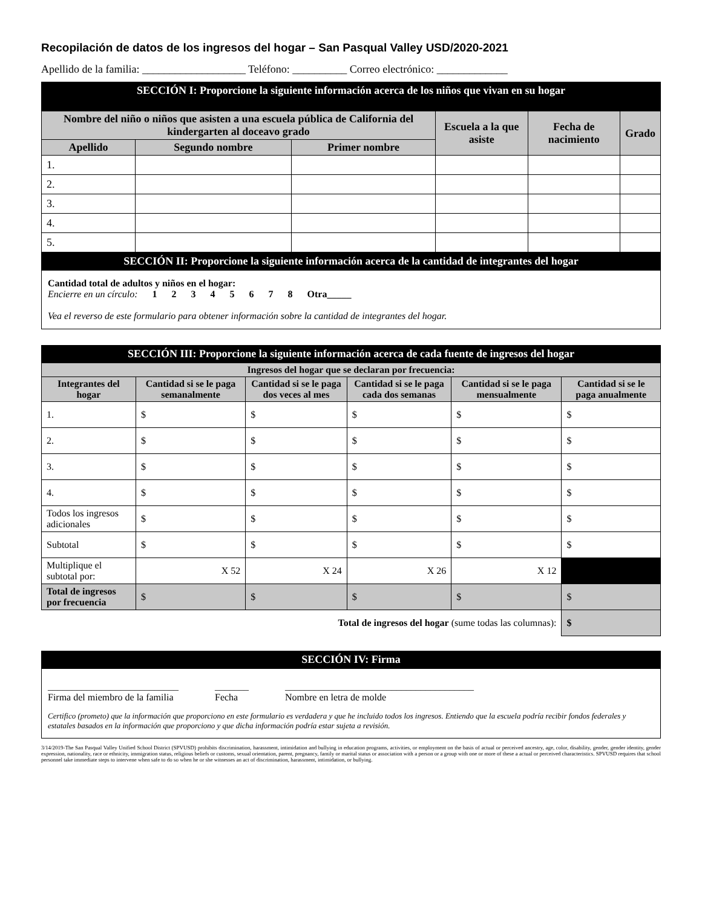Recopilación de datos de los ingresos del hogar – San Pasqual Valley USD/2020-2021
Apellido de la familia: ___________________ Teléfono: __________ Correo electrónico: _____________
SECCIÓN I: Proporcione la siguiente información acerca de los niños que vivan en su hogar
| Nombre del niño o niños que asisten a una escuela pública de California del kindergarten al doceavo grado | | | Escuela a la que asiste | Fecha de nacimiento | Grado |
| --- | --- | --- | --- | --- | --- |
| Apellido | Segundo nombre | Primer nombre | | | |
| 1. | | | | | |
| 2. | | | | | |
| 3. | | | | | |
| 4. | | | | | |
| 5. | | | | | |
SECCIÓN II: Proporcione la siguiente información acerca de la cantidad de integrantes del hogar
Cantidad total de adultos y niños en el hogar:
Encierre en un círculo: 1 2 3 4 5 6 7 8 Otra_____
Vea el reverso de este formulario para obtener información sobre la cantidad de integrantes del hogar.
SECCIÓN III: Proporcione la siguiente información acerca de cada fuente de ingresos del hogar
| Ingresos del hogar que se declaran por frecuencia: | | | | | |
| --- | --- | --- | --- | --- | --- |
| Integrantes del hogar | Cantidad si se le paga semanalmente | Cantidad si se le paga dos veces al mes | Cantidad si se le paga cada dos semanas | Cantidad si se le paga mensualmente | Cantidad si se le paga anualmente |
| 1. | $ | $ | $ | $ | $ |
| 2. | $ | $ | $ | $ | $ |
| 3. | $ | $ | $ | $ | $ |
| 4. | $ | $ | $ | $ | $ |
| Todos los ingresos adicionales | $ | $ | $ | $ | $ |
| Subtotal | $ | $ | $ | $ | $ |
| Multiplique el subtotal por: | X 52 | X 24 | X 26 | X 12 | |
| Total de ingresos por frecuencia | $ | $ | $ | $ | $ |
| Total de ingresos del hogar (sume todas las columnas): | | | | | $ |
SECCIÓN IV: Firma
___________________________
Firma del miembro de la familia _______
Fecha _______________________________________
Nombre en letra de molde
Certifico (prometo) que la información que proporciono en este formulario es verdadera y que he incluido todos los ingresos. Entiendo que la escuela podría recibir fondos federales y estatales basados en la información que proporciono y que dicha información podría estar sujeta a revisión.
3/14/2019-The San Pasqual Valley Unified School District (SPVUSD) prohibits discrimination, harassment, intimidation and bullying in education programs, activities, or employment on the basis of actual or perceived ancestry, age, color, disability, gender, gender identity, gender expression, nationality, race or ethnicity, immigration status, religious beliefs or customs, sexual orientation, parent, pregnancy, family or marital status or association with a person or a group with one or more of these a actual or perceived characteristics. SPVUSD requires that school personnel take immediate steps to intervene when safe to do so when he or she witnesses an act of discrimination, harassment, intimidation, or bullying.